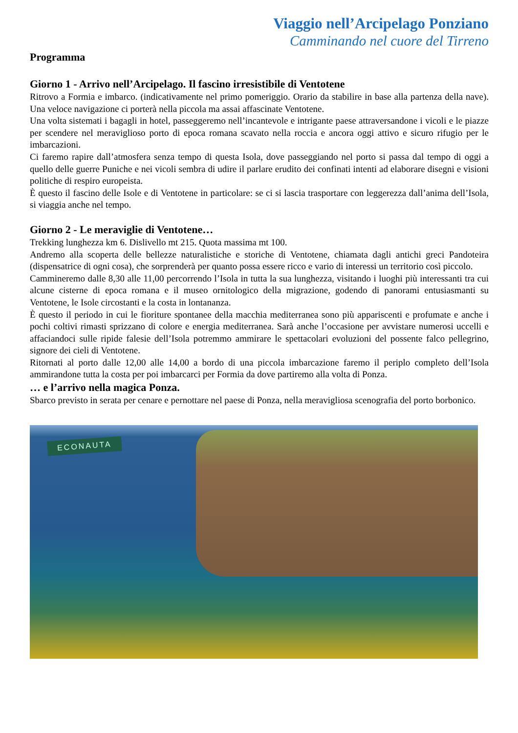Viaggio nell’Arcipelago Ponziano
Camminando nel cuore del Tirreno
Programma
Giorno 1 - Arrivo nell’Arcipelago. Il fascino irresistibile di Ventotene
Ritrovo a Formia e imbarco. (indicativamente nel primo pomeriggio. Orario da stabilire in base alla partenza della nave). Una veloce navigazione ci porterà nella piccola ma assai affascinate Ventotene.
Una volta sistemati i bagagli in hotel, passeggeremo nell’incantevole e intrigante paese attraversandone i vicoli e le piazze per scendere nel meraviglioso porto di epoca romana scavato nella roccia e ancora oggi attivo e sicuro rifugio per le imbarcazioni.
Ci faremo rapire dall’atmosfera senza tempo di questa Isola, dove passeggiando nel porto si passa dal tempo di oggi a quello delle guerre Puniche e nei vicoli sembra di udire il parlare erudito dei confinati intenti ad elaborare disegni e visioni politiche di respiro europeista.
È questo il fascino delle Isole e di Ventotene in particolare: se ci si lascia trasportare con leggerezza dall’anima dell’Isola, si viaggia anche nel tempo.
Giorno 2 - Le meraviglie di Ventotene…
Trekking lunghezza km 6. Dislivello mt 215. Quota massima mt 100.
Andremo alla scoperta delle bellezze naturalistiche e storiche di Ventotene, chiamata dagli antichi greci Pandoteira (dispensatrice di ogni cosa), che sorprenderà per quanto possa essere ricco e vario di interessi un territorio così piccolo.
Cammineremo dalle 8,30 alle 11,00 percorrendo l’Isola in tutta la sua lunghezza, visitando i luoghi più interessanti tra cui alcune cisterne di epoca romana e il museo ornitologico della migrazione, godendo di panorami entusiasmanti su Ventotene, le Isole circostanti e la costa in lontananza.
È questo il periodo in cui le fioriture spontanee della macchia mediterranea sono più appariscenti e profumate e anche i pochi coltivi rimasti sprizzano di colore e energia mediterranea. Sarà anche l’occasione per avvistare numerosi uccelli e affaciandoci sulle ripide falesie dell’Isola potremmo ammirare le spettacolari evoluzioni del possente falco pellegrino, signore dei cieli di Ventotene.
Ritornati al porto dalle 12,00 alle 14,00 a bordo di una piccola imbarcazione faremo il periplo completo dell’Isola ammirandone tutta la costa per poi imbarcarci per Formia da dove partiremo alla volta di Ponza.
… e l’arrivo nella magica Ponza.
Sbarco previsto in serata per cenare e pernottare nel paese di Ponza, nella meravigliosa scenografia del porto borbonico.
ECONAUTA